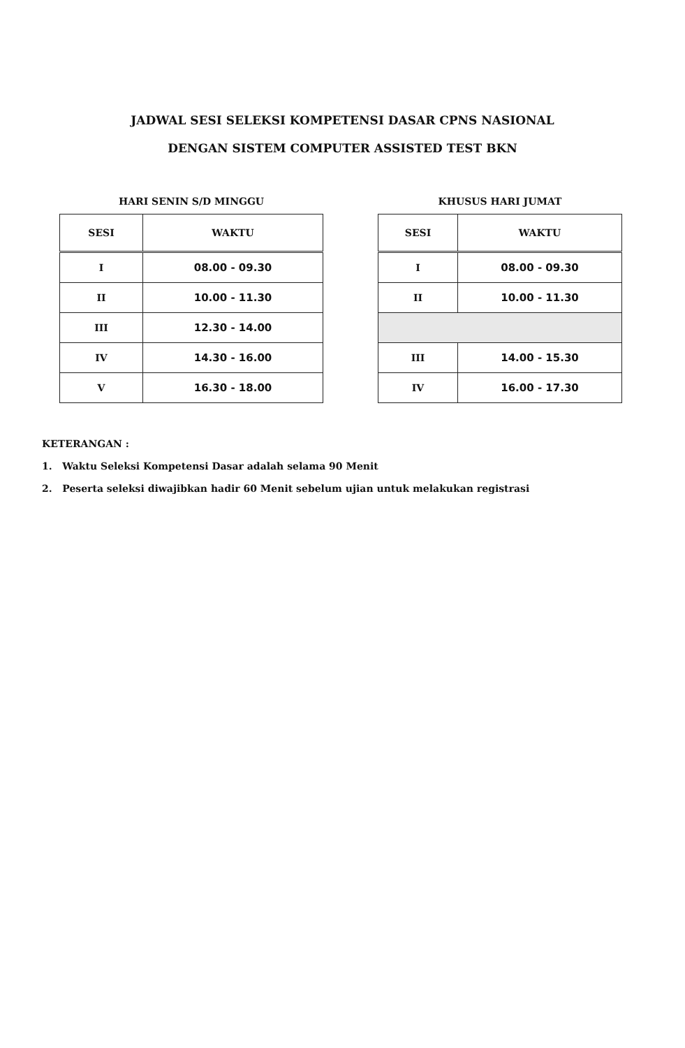JADWAL SESI SELEKSI KOMPETENSI DASAR CPNS NASIONAL
DENGAN SISTEM COMPUTER ASSISTED TEST BKN
HARI SENIN S/D MINGGU
| SESI | WAKTU |
| --- | --- |
| I | 08.00 - 09.30 |
| II | 10.00 - 11.30 |
| III | 12.30 - 14.00 |
| IV | 14.30 - 16.00 |
| V | 16.30 - 18.00 |
KHUSUS HARI JUMAT
| SESI | WAKTU |
| --- | --- |
| I | 08.00 - 09.30 |
| II | 10.00 - 11.30 |
| III | 14.00 - 15.30 |
| IV | 16.00 - 17.30 |
KETERANGAN :
1. Waktu Seleksi Kompetensi Dasar adalah selama 90 Menit
2. Peserta seleksi diwajibkan hadir 60 Menit sebelum ujian untuk melakukan registrasi